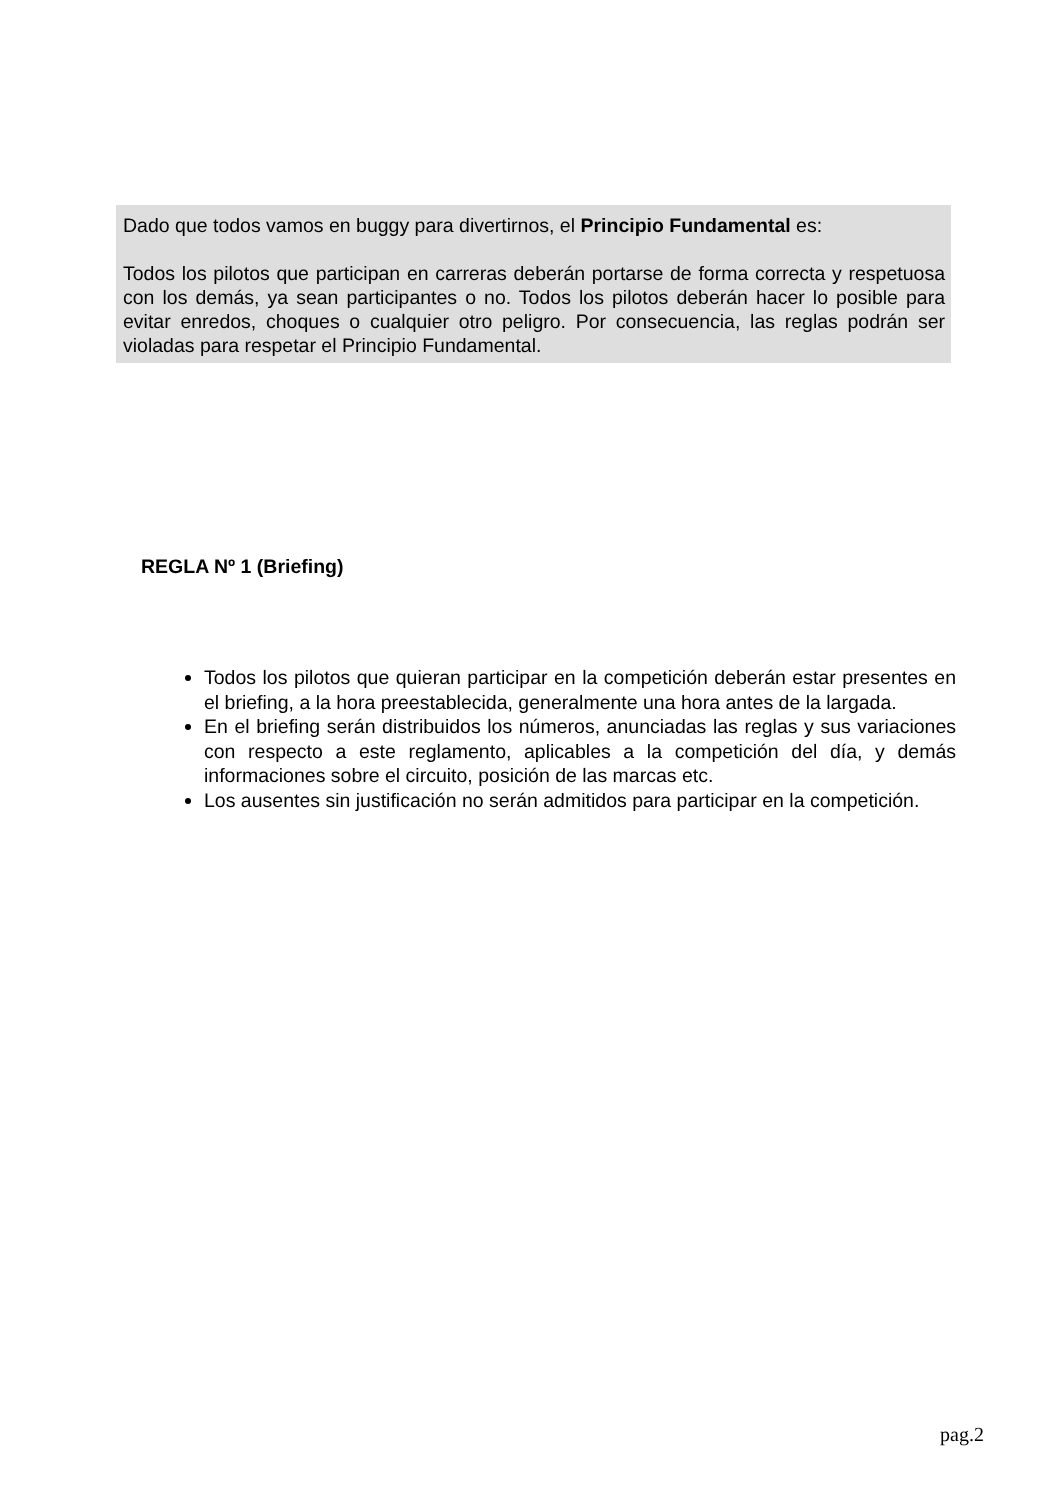Dado que todos vamos en buggy para divertirnos, el Principio Fundamental es:
Todos los pilotos que participan en carreras deberán portarse de forma correcta y respetuosa con los demás, ya sean participantes o no. Todos los pilotos deberán hacer lo posible para evitar enredos, choques o cualquier otro peligro. Por consecuencia, las reglas podrán ser violadas para respetar el Principio Fundamental.
REGLA Nº 1 (Briefing)
Todos los pilotos que quieran participar en la competición deberán estar presentes en el briefing, a la hora preestablecida, generalmente una hora antes de la largada.
En el briefing serán distribuidos los números, anunciadas las reglas y sus variaciones con respecto a este reglamento, aplicables a la competición del día, y demás informaciones sobre el circuito, posición de las marcas etc.
Los ausentes sin justificación no serán admitidos para participar en la competición.
pag.2